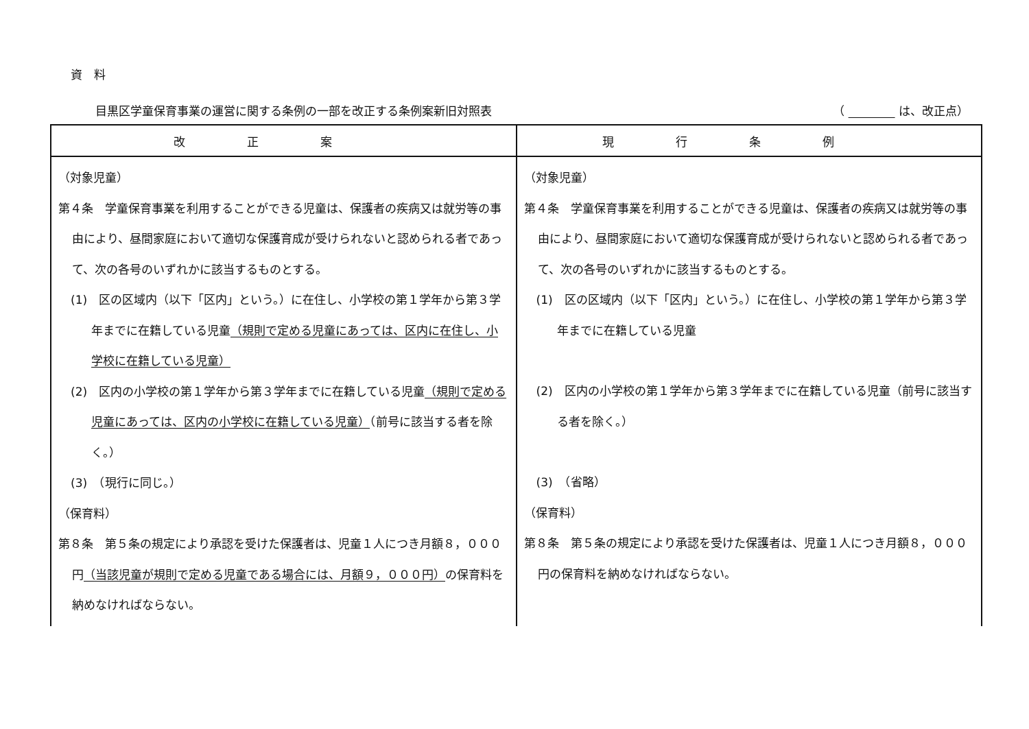資　料
目黒区学童保育事業の運営に関する条例の一部を改正する条例案新旧対照表 （ 　　　　 は、改正点）
| 改正案 | 現行条例 |
| --- | --- |
| （対象児童） 第４条 学童保育事業を利用することができる児童は、保護者の疾病又は就労等の事由により、昼間家庭において適切な保護育成が受けられないと認められる者であって、次の各号のいずれかに該当するものとする。 (1) 区の区域内（以下「区内」という。）に在住し、小学校の第１学年から第３学年までに在籍している児童 （規則で定める児童にあっては、区内に在住し、小学校に在籍している児童） (2) 区内の小学校の第１学年から第３学年までに在籍している児童 （規則で定める児童にあっては、区内の小学校に在籍している児童） （前号に該当する者を除く。） (3) （現行に同じ。） （保育料） 第８条 第５条の規定により承認を受けた保護者は、児童１人につき月額８，０００円 （当該児童が規則で定める児童である場合には、月額９，０００円） の保育料を納めなければならない。 | （対象児童） 第４条 学童保育事業を利用することができる児童は、保護者の疾病又は就労等の事由により、昼間家庭において適切な保護育成が受けられないと認められる者であって、次の各号のいずれかに該当するものとする。 (1) 区の区域内（以下「区内」という。）に在住し、小学校の第１学年から第３学年までに在籍している児童 (2) 区内の小学校の第１学年から第３学年までに在籍している児童（前号に該当する者を除く。） (3) （省略） （保育料） 第８条 第５条の規定により承認を受けた保護者は、児童１人につき月額８，０００円の保育料を納めなければならない。 |